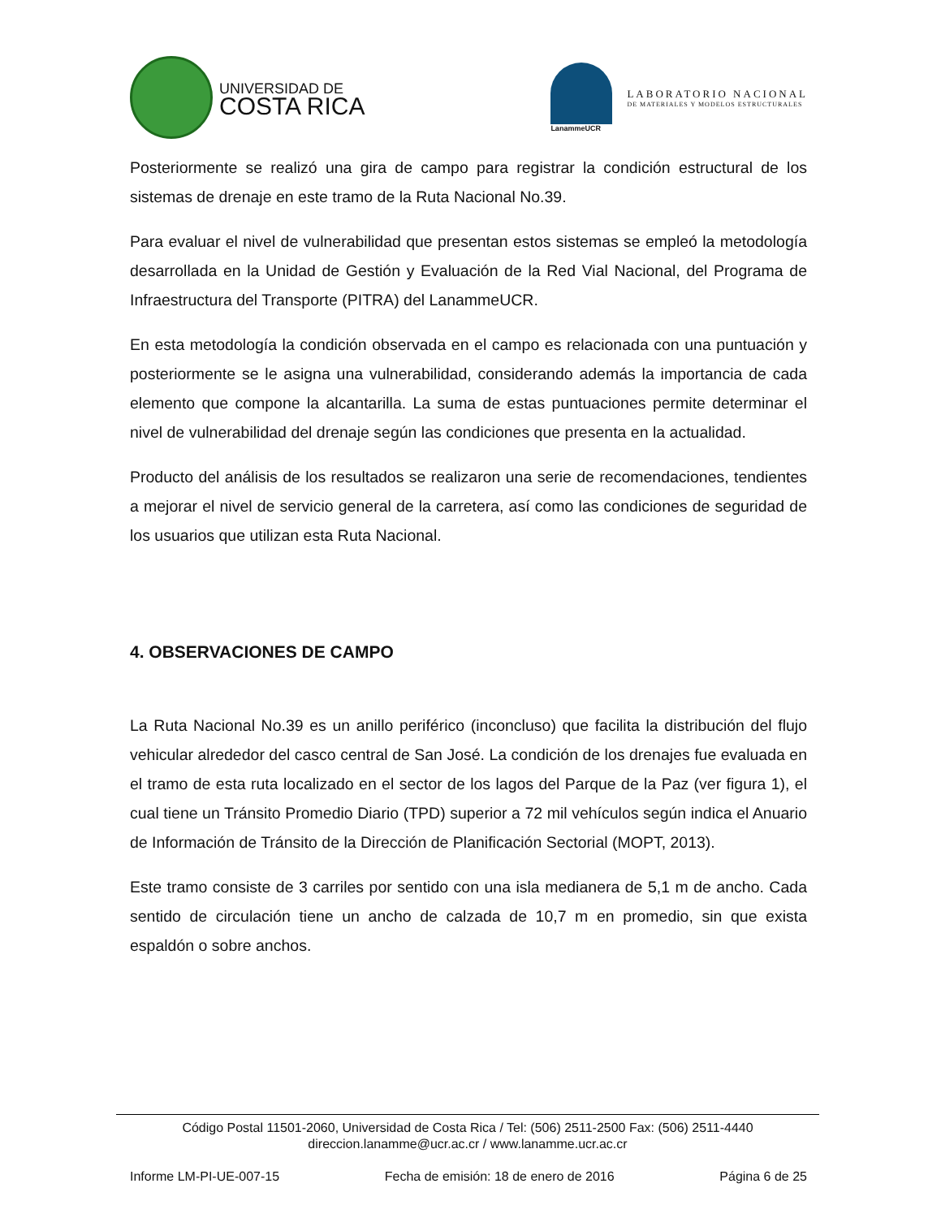UNIVERSIDAD DE
COSTA RICA
LanammeUCR
LABORATORIO NACIONAL
DE MATERIALES Y MODELOS ESTRUCTURALES
Posteriormente se realizó una gira de campo para registrar la condición estructural de los sistemas de drenaje en este tramo de la Ruta Nacional No.39.
Para evaluar el nivel de vulnerabilidad que presentan estos sistemas se empleó la metodología desarrollada en la Unidad de Gestión y Evaluación de la Red Vial Nacional, del Programa de Infraestructura del Transporte (PITRA) del LanammeUCR.
En esta metodología la condición observada en el campo es relacionada con una puntuación y posteriormente se le asigna una vulnerabilidad, considerando además la importancia de cada elemento que compone la alcantarilla. La suma de estas puntuaciones permite determinar el nivel de vulnerabilidad del drenaje según las condiciones que presenta en la actualidad.
Producto del análisis de los resultados se realizaron una serie de recomendaciones, tendientes a mejorar el nivel de servicio general de la carretera, así como las condiciones de seguridad de los usuarios que utilizan esta Ruta Nacional.
4. OBSERVACIONES DE CAMPO
La Ruta Nacional No.39 es un anillo periférico (inconcluso) que facilita la distribución del flujo vehicular alrededor del casco central de San José. La condición de los drenajes fue evaluada en el tramo de esta ruta localizado en el sector de los lagos del Parque de la Paz (ver figura 1), el cual tiene un Tránsito Promedio Diario (TPD) superior a 72 mil vehículos según indica el Anuario de Información de Tránsito de la Dirección de Planificación Sectorial (MOPT, 2013).
Este tramo consiste de 3 carriles por sentido con una isla medianera de 5,1 m de ancho. Cada sentido de circulación tiene un ancho de calzada de 10,7 m en promedio, sin que exista espaldón o sobre anchos.
Código Postal 11501-2060, Universidad de Costa Rica / Tel: (506) 2511-2500 Fax: (506) 2511-4440
direccion.lanamme@ucr.ac.cr / www.lanamme.ucr.ac.cr
Informe LM-PI-UE-007-15 Fecha de emisión: 18 de enero de 2016 Página 6 de 25